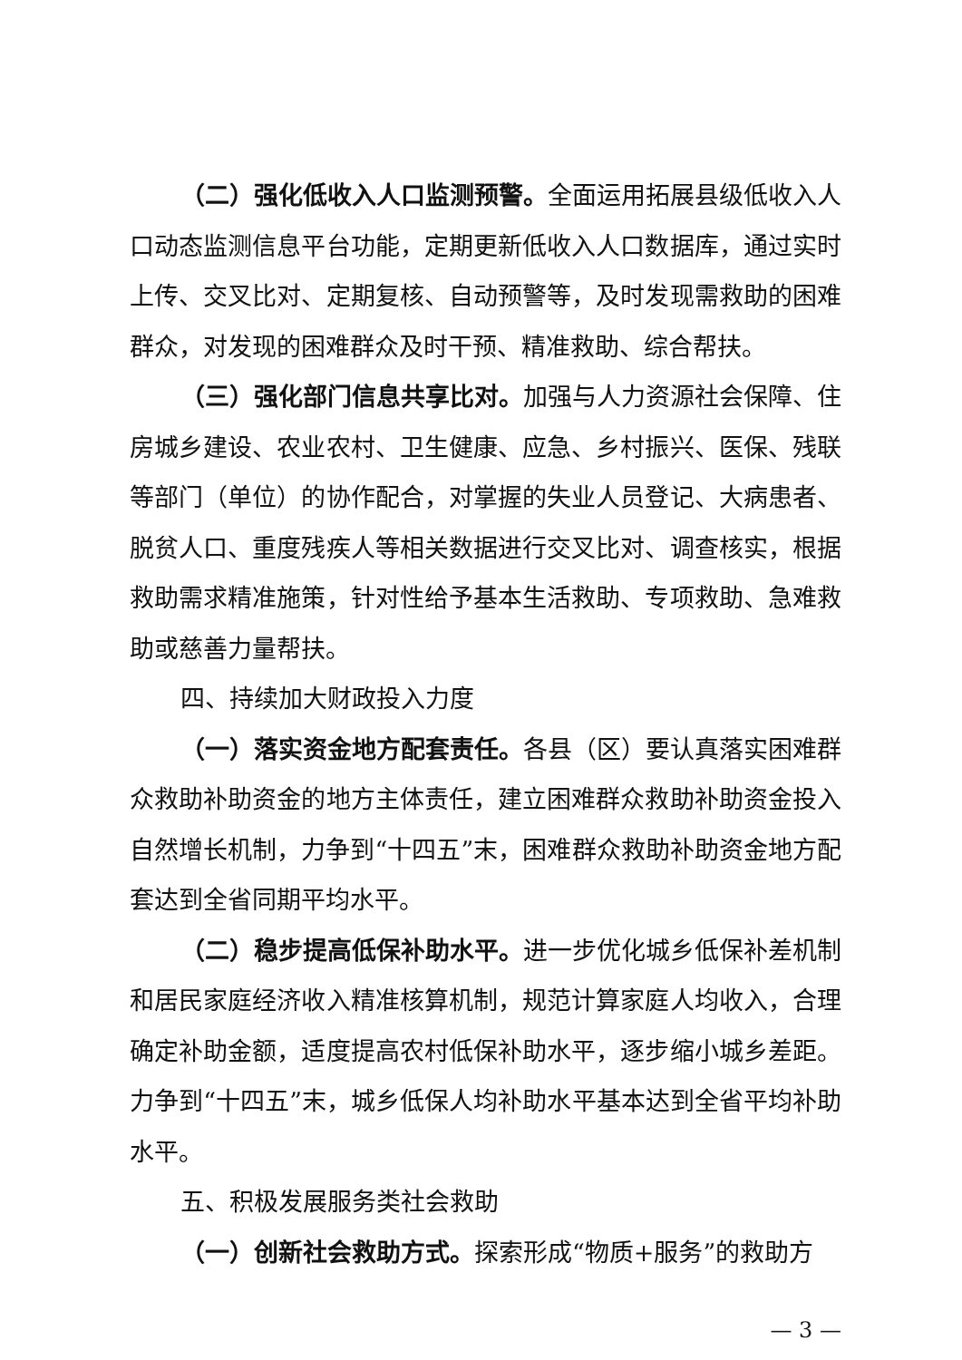（二）强化低收入人口监测预警。全面运用拓展县级低收入人口动态监测信息平台功能，定期更新低收入人口数据库，通过实时上传、交叉比对、定期复核、自动预警等，及时发现需救助的困难群众，对发现的困难群众及时干预、精准救助、综合帮扶。
（三）强化部门信息共享比对。加强与人力资源社会保障、住房城乡建设、农业农村、卫生健康、应急、乡村振兴、医保、残联等部门（单位）的协作配合，对掌握的失业人员登记、大病患者、脱贫人口、重度残疾人等相关数据进行交叉比对、调查核实，根据救助需求精准施策，针对性给予基本生活救助、专项救助、急难救助或慈善力量帮扶。
四、持续加大财政投入力度
（一）落实资金地方配套责任。各县（区）要认真落实困难群众救助补助资金的地方主体责任，建立困难群众救助补助资金投入自然增长机制，力争到“十四五”末，困难群众救助补助资金地方配套达到全省同期平均水平。
（二）稳步提高低保补助水平。进一步优化城乡低保补差机制和居民家庭经济收入精准核算机制，规范计算家庭人均收入，合理确定补助金额，适度提高农村低保补助水平，逐步缩小城乡差距。力争到“十四五”末，城乡低保人均补助水平基本达到全省平均补助水平。
五、积极发展服务类社会救助
（一）创新社会救助方式。探索形成“物质+服务”的救助方
— 3 —